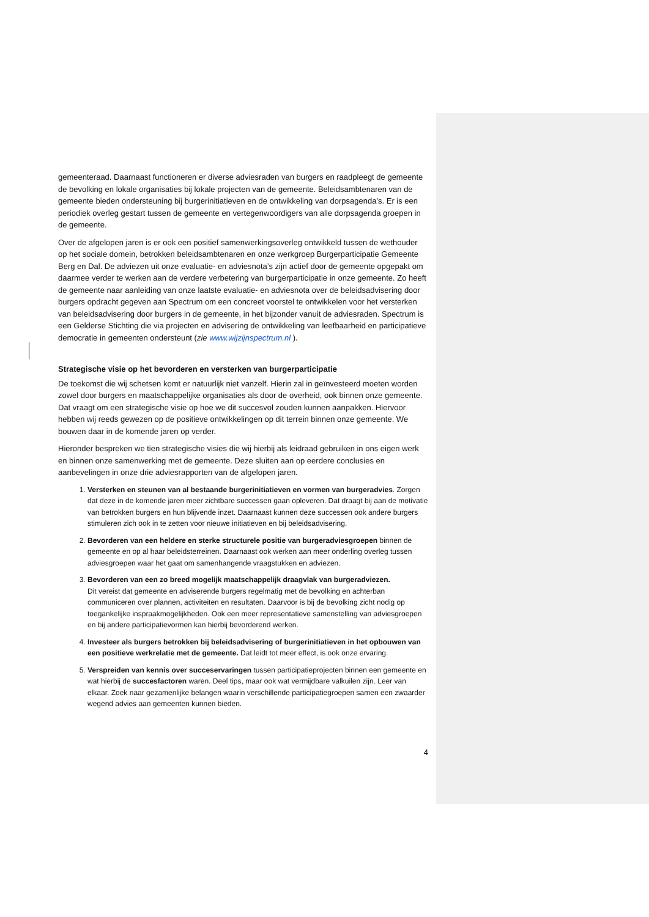gemeenteraad. Daarnaast functioneren er diverse adviesraden van burgers en raadpleegt de gemeente de bevolking en lokale organisaties bij lokale projecten van de gemeente. Beleidsambtenaren van de gemeente bieden ondersteuning bij burgerinitiatieven en de ontwikkeling van dorpsagenda’s. Er is een periodiek overleg gestart tussen de gemeente en vertegenwoordigers van alle dorpsagenda groepen in de gemeente.
Over de afgelopen jaren is er ook een positief samenwerkingsoverleg ontwikkeld tussen de wethouder op het sociale domein, betrokken beleidsambtenaren en onze werkgroep Burgerparticipatie Gemeente Berg en Dal. De adviezen uit onze evaluatie- en adviesnota’s zijn actief door de gemeente opgepakt om daarmee verder te werken aan de verdere verbetering van burgerparticipatie in onze gemeente. Zo heeft de gemeente naar aanleiding van onze laatste evaluatie- en adviesnota over de beleidsadvisering door burgers opdracht gegeven aan Spectrum om een concreet voorstel te ontwikkelen voor het versterken van beleidsadvisering door burgers in de gemeente, in het bijzonder vanuit de adviesraden. Spectrum is een Gelderse Stichting die via projecten en advisering de ontwikkeling van leefbaarheid en participatieve democratie in gemeenten ondersteunt (zie www.wijzijnspectrum.nl ).
Strategische visie op het bevorderen en versterken van burgerparticipatie
De toekomst die wij schetsen komt er natuurlijk niet vanzelf. Hierin zal in geïnvesteerd moeten worden zowel door burgers en maatschappelijke organisaties als door de overheid, ook binnen onze gemeente. Dat vraagt om een strategische visie op hoe we dit succesvol zouden kunnen aanpakken. Hiervoor hebben wij reeds gewezen op de positieve ontwikkelingen op dit terrein binnen onze gemeente. We bouwen daar in de komende jaren op verder.
Hieronder bespreken we tien strategische visies die wij hierbij als leidraad gebruiken in ons eigen werk en binnen onze samenwerking met de gemeente. Deze sluiten aan op eerdere conclusies en aanbevelingen in onze drie adviesrapporten van de afgelopen jaren.
1. Versterken en steunen van al bestaande burgerinitiatieven en vormen van burgeradvies. Zorgen dat deze in de komende jaren meer zichtbare successen gaan opleveren. Dat draagt bij aan de motivatie van betrokken burgers en hun blijvende inzet. Daarnaast kunnen deze successen ook andere burgers stimuleren zich ook in te zetten voor nieuwe initiatieven en bij beleidsadvisering.
2. Bevorderen van een heldere en sterke structurele positie van burgeradviesgroepen binnen de gemeente en op al haar beleidsterreinen. Daarnaast ook werken aan meer onderling overleg tussen adviesgroepen waar het gaat om samenhangende vraagstukken en adviezen.
3. Bevorderen van een zo breed mogelijk maatschappelijk draagvlak van burgeradviezen.
Dit vereist dat gemeente en adviserende burgers regelmatig met de bevolking en achterban communiceren over plannen, activiteiten en resultaten. Daarvoor is bij de bevolking zicht nodig op toegankelijke inspraakmogelijkheden. Ook een meer representatieve samenstelling van adviesgroepen en bij andere participatievormen kan hierbij bevorderend werken.
4. Investeer als burgers betrokken bij beleidsadvisering of burgerinitiatieven in het opbouwen van een positieve werkrelatie met de gemeente. Dat leidt tot meer effect, is ook onze ervaring.
5. Verspreiden van kennis over succeservaringen tussen participatieprojecten binnen een gemeente en wat hierbij de succesfactoren waren. Deel tips, maar ook wat vermijdbare valkuilen zijn. Leer van elkaar. Zoek naar gezamenlijke belangen waarin verschillende participatiegroepen samen een zwaarder wegend advies aan gemeenten kunnen bieden.
4